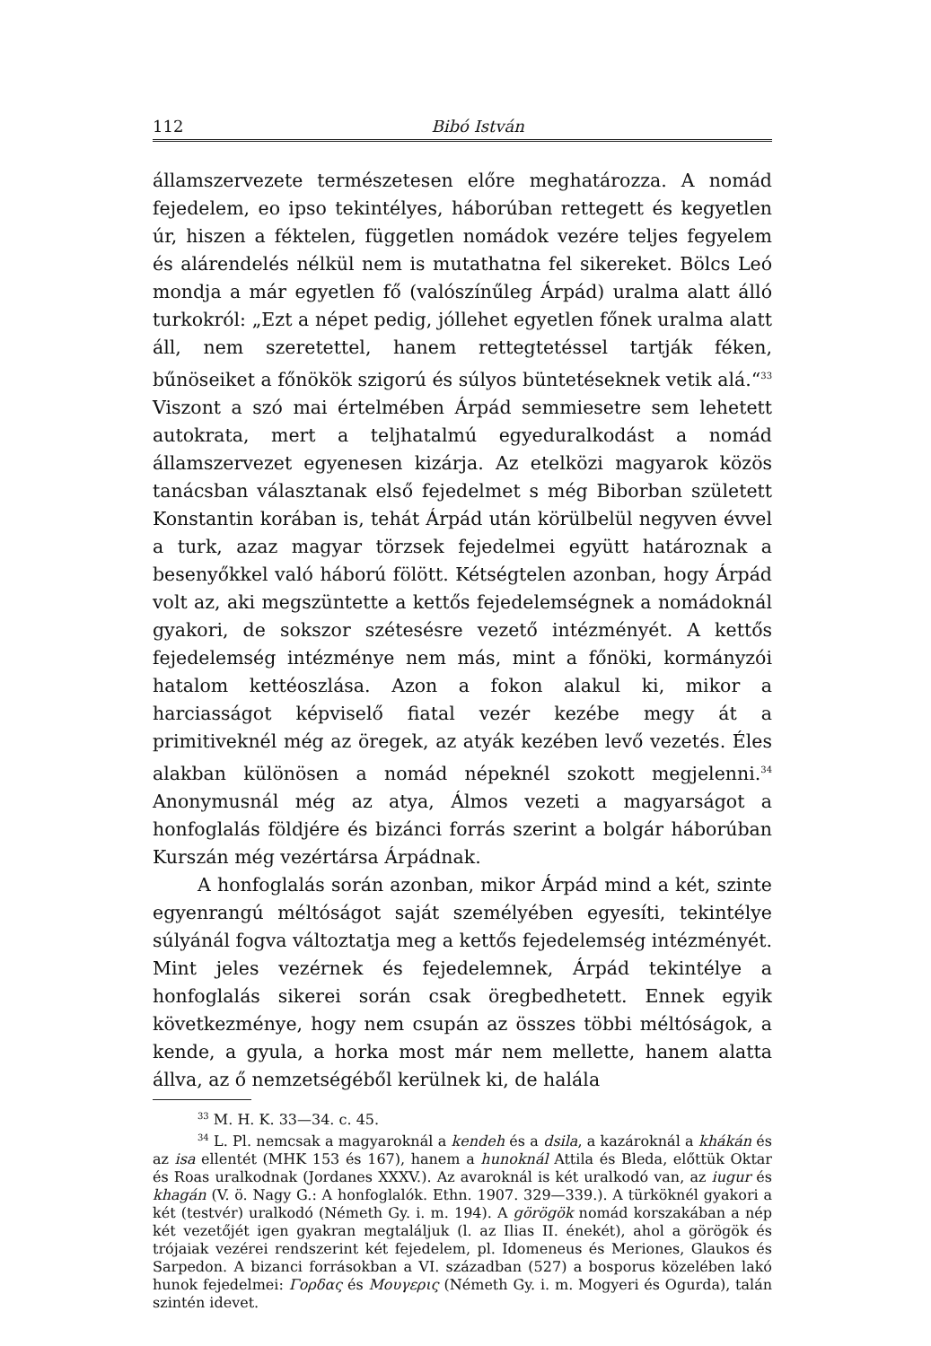112 Bibó István
államszervezete természetesen előre meghatározza. A nomád fejedelem, eo ipso tekintélyes, háborúban rettegett és kegyetlen úr, hiszen a féktelen, független nomádok vezére teljes fegyelem és alárendelés nélkül nem is mutathatna fel sikereket. Bölcs Leó mondja a már egyetlen fő (valószínűleg Árpád) uralma alatt álló turkokról: „Ezt a népet pedig, jóllehet egyetlen főnek uralma alatt áll, nem szeretettel, hanem rettegtetéssel tartják féken, bűnöseiket a főnökök szigorú és súlyos büntetéseknek vetik alá.“<sup>33</sup> Viszont a szó mai értelmében Árpád semmiesetre sem lehetett autokrata, mert a teljhatalmú egyeduralkodást a nomád államszervezet egyenesen kizárja. Az etelközi magyarok közös tanácsban választanak első fejedelmet s még Biborban született Konstantin korában is, tehát Árpád után körülbelül negyven évvel a turk, azaz magyar törzsek fejedelmei együtt határoznak a besenyőkkel való háború fölött. Kétségtelen azonban, hogy Árpád volt az, aki megszüntette a kettős fejedelemségnek a nomádoknál gyakori, de sokszor szétesésre vezető intézményét. A kettős fejedelemség intézménye nem más, mint a főnöki, kormányzói hatalom kettéoszlása. Azon a fokon alakul ki, mikor a harciasságot képviselő fiatal vezér kezébe megy át a primitiveknél még az öregek, az atyák kezében levő vezetés. Éles alakban különösen a nomád népeknél szokott megjelenni.<sup>34</sup> Anonymusnál még az atya, Álmos vezeti a magyarságot a honfoglalás földjére és bizánci forrás szerint a bolgár háborúban Kurszán még vezértársa Árpádnak.
A honfoglalás során azonban, mikor Árpád mind a két, szinte egyenrangú méltóságot saját személyében egyesíti, tekintélye súlyánál fogva változtatja meg a kettős fejedelemség intézményét. Mint jeles vezérnek és fejedelemnek, Árpád tekintélye a honfoglalás sikerei során csak öregbedhetett. Ennek egyik következménye, hogy nem csupán az összes többi méltóságok, a kende, a gyula, a horka most már nem mellette, hanem alatta állva, az ő nemzetségéből kerülnek ki, de halála
<sup>33</sup> M. H. K. 33—34. c. 45.
<sup>34</sup> L. Pl. nemcsak a magyaroknál a kendeh és a dsila, a kazároknál a khákán és az isa ellentét (MHK 153 és 167), hanem a hunoknál Attila és Bleda, előttük Oktar és Roas uralkodnak (Jordanes XXXV.). Az avaroknál is két uralkodó van, az iugur és khagán (V. ö. Nagy G.: A honfoglalók. Ethn. 1907. 329—339.). A türköknél gyakori a két (testvér) uralkodó (Németh Gy. i. m. 194). A görögök nomád korszakában a nép két vezetőjét igen gyakran megtaláljuk (l. az Ilias II. énekét), ahol a görögök és trójaiak vezérei rendszerint két fejedelem, pl. Idomeneus és Meriones, Glaukos és Sarpedon. A bizanci forrásokban a VI. században (527) a bosporus közelében lakó hunok fejedelmei: Γορδας és Μουγερις (Németh Gy. i. m. Mogyeri és Ogurda), talán szintén idevet.